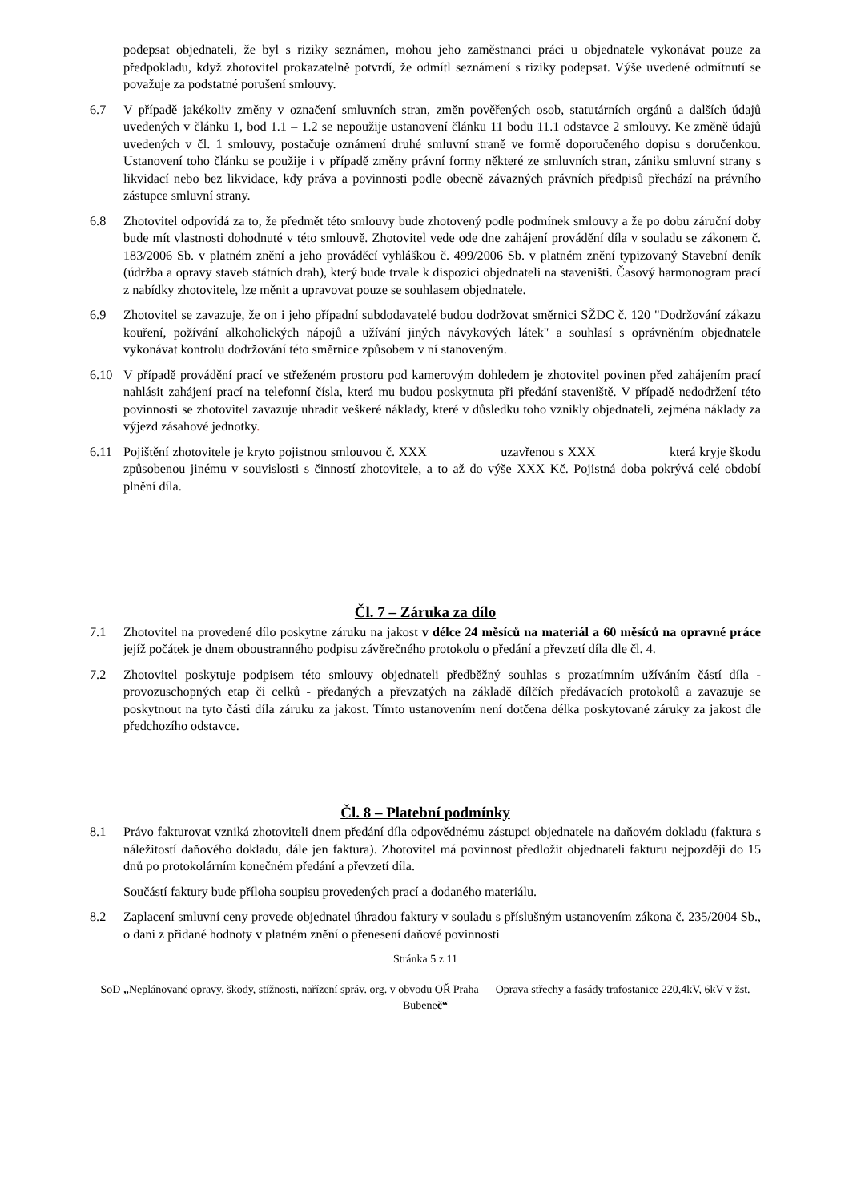podepsat objednateli, že byl s riziky seznámen, mohou jeho zaměstnanci práci u objednatele vykonávat pouze za předpokladu, když zhotovitel prokazatelně potvrdí, že odmítl seznámení s riziky podepsat. Výše uvedené odmítnutí se považuje za podstatné porušení smlouvy.
6.7 V případě jakékoliv změny v označení smluvních stran, změn pověřených osob, statutárních orgánů a dalších údajů uvedených v článku 1, bod 1.1 – 1.2 se nepoužije ustanovení článku 11 bodu 11.1 odstavce 2 smlouvy. Ke změně údajů uvedených v čl. 1 smlouvy, postačuje oznámení druhé smluvní straně ve formě doporučeného dopisu s doručenkou. Ustanovení toho článku se použije i v případě změny právní formy některé ze smluvních stran, zániku smluvní strany s likvidací nebo bez likvidace, kdy práva a povinnosti podle obecně závazných právních předpisů přechází na právního zástupce smluvní strany.
6.8 Zhotovitel odpovídá za to, že předmět této smlouvy bude zhotovený podle podmínek smlouvy a že po dobu záruční doby bude mít vlastnosti dohodnuté v této smlouvě. Zhotovitel vede ode dne zahájení provádění díla v souladu se zákonem č. 183/2006 Sb. v platném znění a jeho prováděcí vyhláškou č. 499/2006 Sb. v platném znění typizovaný Stavební deník (údržba a opravy staveb státních drah), který bude trvale k dispozici objednateli na staveništi. Časový harmonogram prací z nabídky zhotovitele, lze měnit a upravovat pouze se souhlasem objednatele.
6.9 Zhotovitel se zavazuje, že on i jeho případní subdodavatelé budou dodržovat směrnici SŽDC č. 120 "Dodržování zákazu kouření, požívání alkoholických nápojů a užívání jiných návykových látek" a souhlasí s oprávněním objednatele vykonávat kontrolu dodržování této směrnice způsobem v ní stanoveným.
6.10 V případě provádění prací ve střeženém prostoru pod kamerovým dohledem je zhotovitel povinen před zahájením prací nahlásit zahájení prací na telefonní čísla, která mu budou poskytnuta při předání staveniště. V případě nedodržení této povinnosti se zhotovitel zavazuje uhradit veškeré náklady, které v důsledku toho vznikly objednateli, zejména náklady za výjezd zásahové jednotky.
6.11 Pojištění zhotovitele je kryto pojistnou smlouvou č. XXX uzavřenou s XXX která kryje škodu způsobenou jinému v souvislosti s činností zhotovitele, a to až do výše XXX Kč. Pojistná doba pokrývá celé období plnění díla.
Čl. 7 – Záruka za dílo
7.1 Zhotovitel na provedené dílo poskytne záruku na jakost v délce 24 měsíců na materiál a 60 měsíců na opravné práce jejíž počátek je dnem oboustranného podpisu závěrečného protokolu o předání a převzetí díla dle čl. 4.
7.2 Zhotovitel poskytuje podpisem této smlouvy objednateli předběžný souhlas s prozatímním užíváním částí díla - provozuschopných etap či celků - předaných a převzatých na základě dílčích předávacích protokolů a zavazuje se poskytnout na tyto části díla záruku za jakost. Tímto ustanovením není dotčena délka poskytované záruky za jakost dle předchozího odstavce.
Čl. 8 – Platební podmínky
8.1 Právo fakturovat vzniká zhotoviteli dnem předání díla odpovědnému zástupci objednatele na daňovém dokladu (faktura s náležitostí daňového dokladu, dále jen faktura). Zhotovitel má povinnost předložit objednateli fakturu nejpozději do 15 dnů po protokolárním konečném předání a převzetí díla.
Součástí faktury bude příloha soupisu provedených prací a dodaného materiálu.
8.2 Zaplacení smluvní ceny provede objednatel úhradou faktury v souladu s příslušným ustanovením zákona č. 235/2004 Sb., o dani z přidané hodnoty v platném znění o přenesení daňové povinnosti
Stránka 5 z 11
SoD „Neplánované opravy, škody, stížnosti, nařízení správ. org. v obvodu OŘ Praha Oprava střechy a fasády trafostanice 220,4kV, 6kV v žst. Bubeneč“